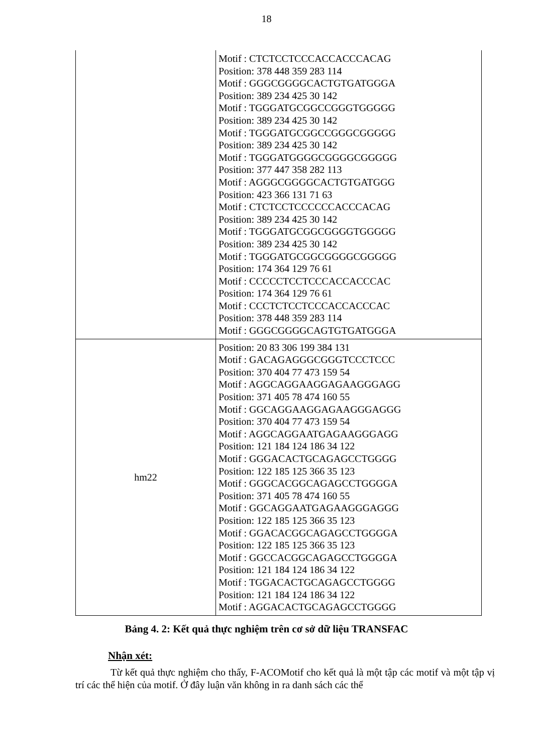18
| | Motif : CTCTCCTCCCACCACCCACAG Position: 378 448 359 283 114 Motif : GGGCGGGGCACTGTGATGGGA Position: 389 234 425 30 142 Motif : TGGGATGCGGCCGGGTGGGGG Position: 389 234 425 30 142 Motif : TGGGATGCGGCCGGGCGGGGG Position: 389 234 425 30 142 Motif : TGGGATGGGGCGGGGCGGGGG Position: 377 447 358 282 113 Motif : AGGGCGGGGCACTGTGATGGG Position: 423 366 131 71 63 Motif : CTCTCCTCCCCCCACCCACAG Position: 389 234 425 30 142 Motif : TGGGATGCGGCGGGGTGGGGG Position: 389 234 425 30 142 Motif : TGGGATGCGGCGGGGCGGGGG Position: 174 364 129 76 61 Motif : CCCCCTCCTCCCACCACCCAC Position: 174 364 129 76 61 Motif : CCCTCTCCTCCCACCACCCAC Position: 378 448 359 283 114 Motif : GGGCGGGGCAGTGTGATGGGA |
| hm22 | Position: 20 83 306 199 384 131 Motif : GACAGAGGGCGGGTCCCTCCC Position: 370 404 77 473 159 54 Motif : AGGCAGGAAGGAGAAGGGAGG Position: 371 405 78 474 160 55 Motif : GGCAGGAAGGAGAAGGGAGGG Position: 370 404 77 473 159 54 Motif : AGGCAGGAATGAGAAGGGAGG Position: 121 184 124 186 34 122 Motif : GGGACACTGCAGAGCCTGGGG Position: 122 185 125 366 35 123 Motif : GGGCACGGCAGAGCCTGGGGA Position: 371 405 78 474 160 55 Motif : GGCAGGAATGAGAAGGGAGGG Position: 122 185 125 366 35 123 Motif : GGACACGGCAGAGCCTGGGGA Position: 122 185 125 366 35 123 Motif : GGCCACGGCAGAGCCTGGGGA Position: 121 184 124 186 34 122 Motif : TGGACACTGCAGAGCCTGGGG Position: 121 184 124 186 34 122 Motif : AGGACACTGCAGAGCCTGGGG |
Bảng 4. 2: Kết quả thực nghiệm trên cơ sở dữ liệu TRANSFAC
Nhận xét:
Từ kết quả thực nghiệm cho thấy, F-ACOMotif cho kết quả là một tập các motif và một tập vị trí các thể hiện của motif. Ở đây luận văn không in ra danh sách các thể